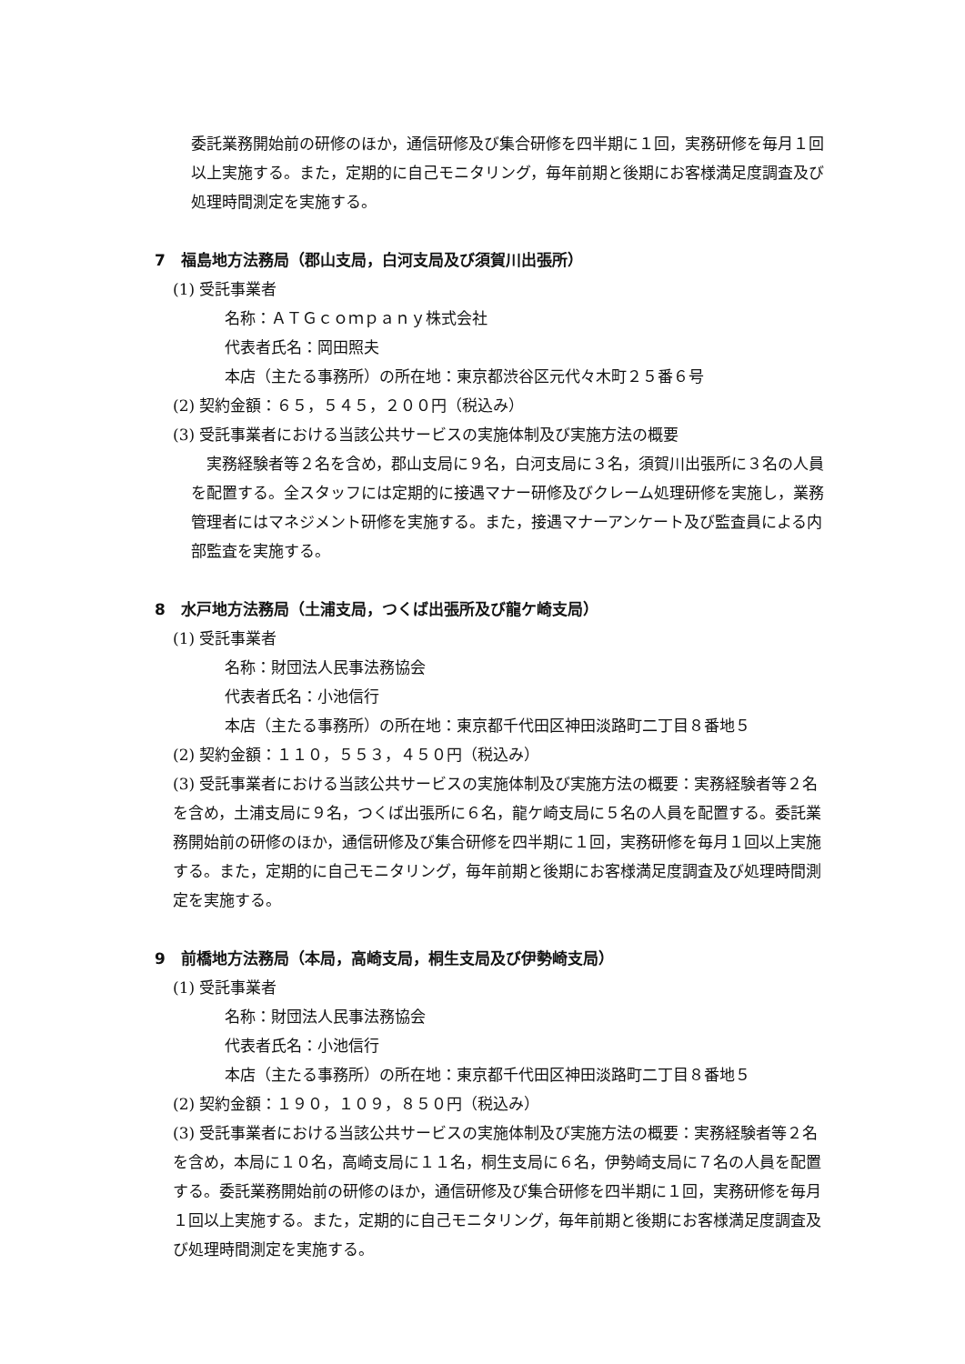委託業務開始前の研修のほか，通信研修及び集合研修を四半期に１回，実務研修を毎月１回以上実施する。また，定期的に自己モニタリング，毎年前期と後期にお客様満足度調査及び処理時間測定を実施する。
7　福島地方法務局（郡山支局，白河支局及び須賀川出張所）
(1) 受託事業者
名称：ＡＴＧｃｏｍｐａｎｙ株式会社
代表者氏名：岡田照夫
本店（主たる事務所）の所在地：東京都渋谷区元代々木町２５番６号
(2) 契約金額：６５，５４５，２００円（税込み）
(3) 受託事業者における当該公共サービスの実施体制及び実施方法の概要
　実務経験者等２名を含め，郡山支局に９名，白河支局に３名，須賀川出張所に３名の人員を配置する。全スタッフには定期的に接遇マナー研修及びクレーム処理研修を実施し，業務管理者にはマネジメント研修を実施する。また，接遇マナーアンケート及び監査員による内部監査を実施する。
8　水戸地方法務局（土浦支局，つくば出張所及び龍ケ崎支局）
(1) 受託事業者
名称：財団法人民事法務協会
代表者氏名：小池信行
本店（主たる事務所）の所在地：東京都千代田区神田淡路町二丁目８番地５
(2) 契約金額：１１０，５５３，４５０円（税込み）
(3) 受託事業者における当該公共サービスの実施体制及び実施方法の概要：実務経験者等２名を含め，土浦支局に９名，つくば出張所に６名，龍ケ崎支局に５名の人員を配置する。委託業務開始前の研修のほか，通信研修及び集合研修を四半期に１回，実務研修を毎月１回以上実施する。また，定期的に自己モニタリング，毎年前期と後期にお客様満足度調査及び処理時間測定を実施する。
9　前橋地方法務局（本局，高崎支局，桐生支局及び伊勢崎支局）
(1) 受託事業者
名称：財団法人民事法務協会
代表者氏名：小池信行
本店（主たる事務所）の所在地：東京都千代田区神田淡路町二丁目８番地５
(2) 契約金額：１９０，１０９，８５０円（税込み）
(3) 受託事業者における当該公共サービスの実施体制及び実施方法の概要：実務経験者等２名を含め，本局に１０名，高崎支局に１１名，桐生支局に６名，伊勢崎支局に７名の人員を配置する。委託業務開始前の研修のほか，通信研修及び集合研修を四半期に１回，実務研修を毎月１回以上実施する。また，定期的に自己モニタリング，毎年前期と後期にお客様満足度調査及び処理時間測定を実施する。